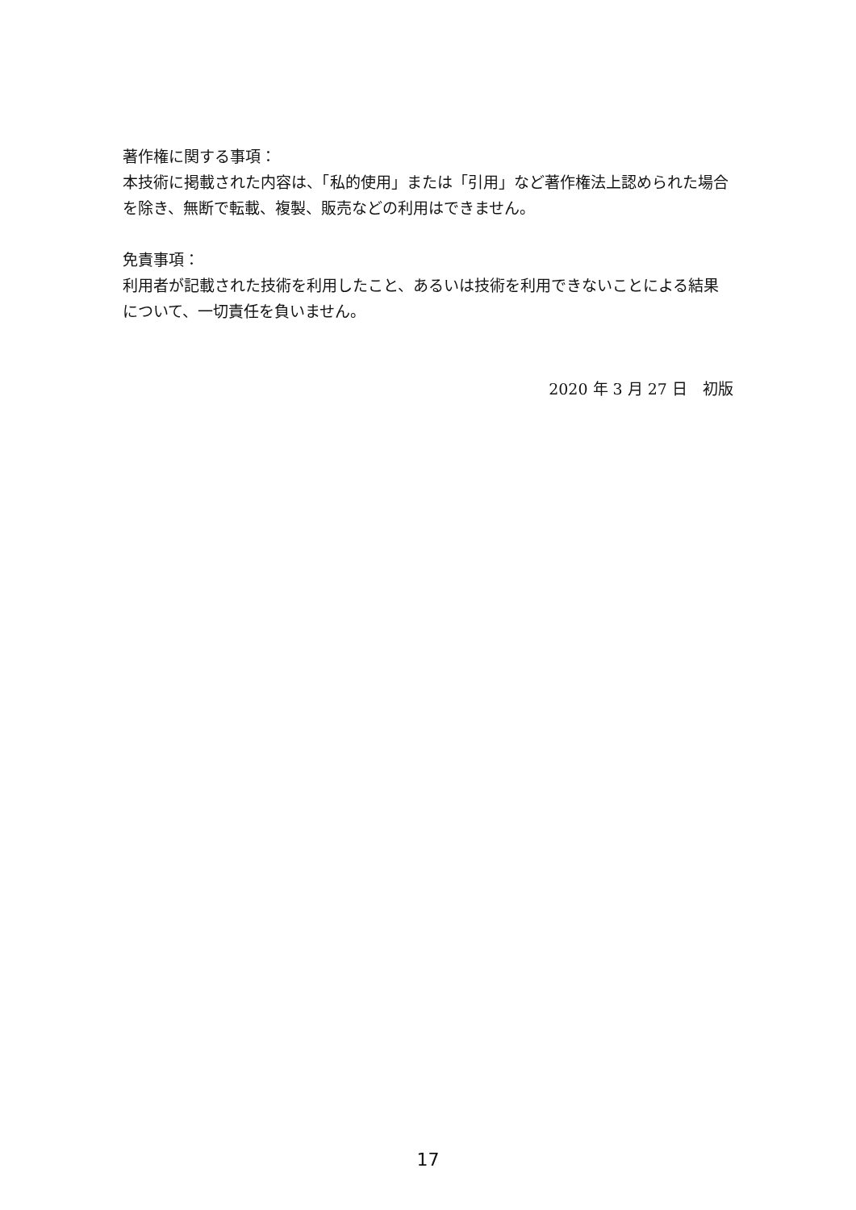著作権に関する事項：
本技術に掲載された内容は、「私的使用」または「引用」など著作権法上認められた場合を除き、無断で転載、複製、販売などの利用はできません。
免責事項：
利用者が記載された技術を利用したこと、あるいは技術を利用できないことによる結果について、一切責任を負いません。
2020 年 3 月 27 日　初版
17